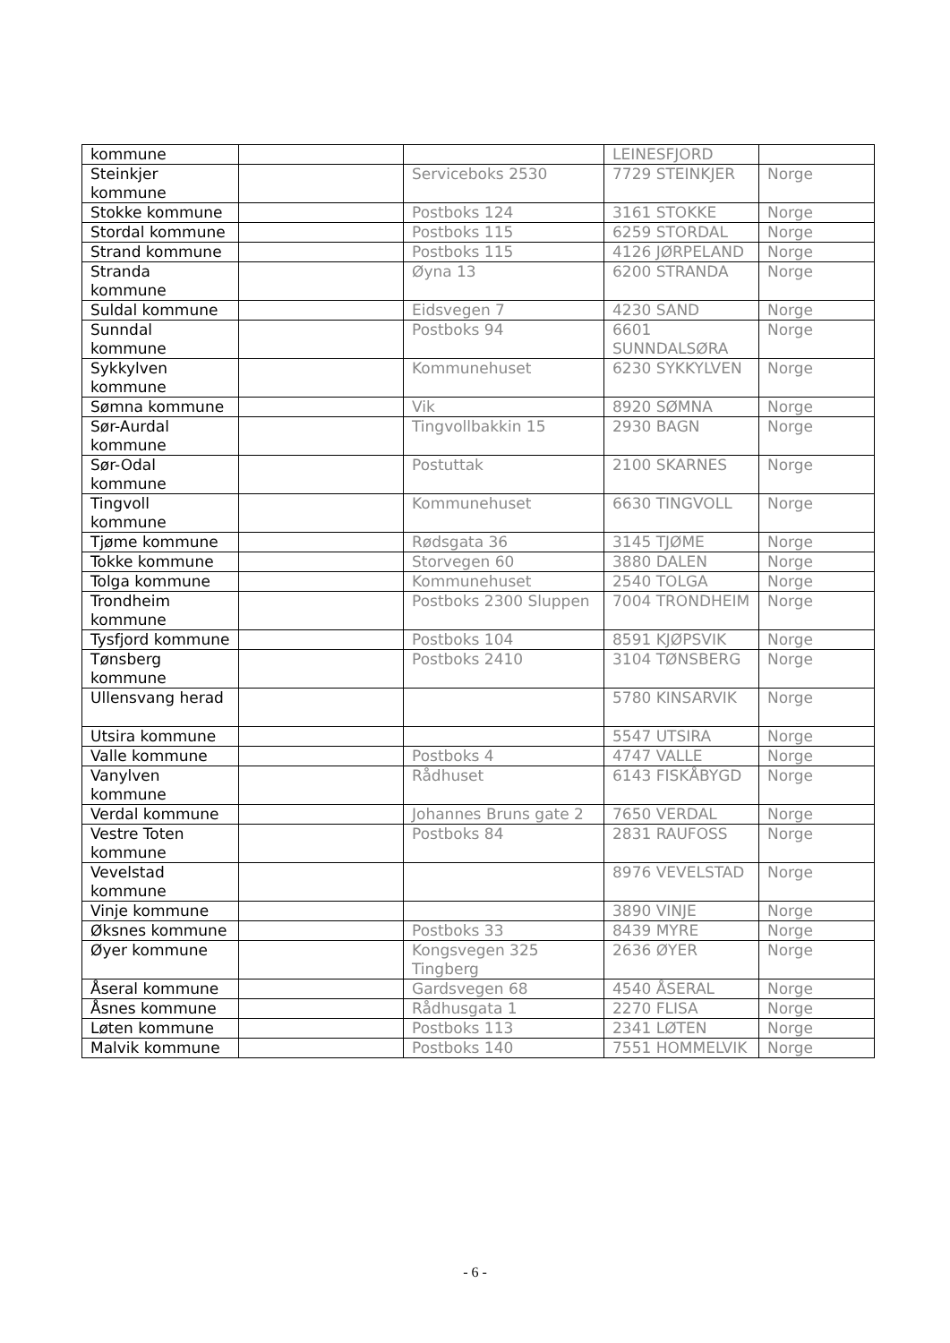| kommune | | | LEINESFJORD | |
| Steinkjer kommune | | Serviceboks 2530 | 7729 STEINKJER | Norge |
| Stokke kommune | | Postboks 124 | 3161 STOKKE | Norge |
| Stordal kommune | | Postboks 115 | 6259 STORDAL | Norge |
| Strand kommune | | Postboks 115 | 4126 JØRPELAND | Norge |
| Stranda kommune | | Øyna 13 | 6200 STRANDA | Norge |
| Suldal kommune | | Eidsvegen 7 | 4230 SAND | Norge |
| Sunndal kommune | | Postboks 94 | 6601 SUNNDALSØRA | Norge |
| Sykkylven kommune | | Kommunehuset | 6230 SYKKYLVEN | Norge |
| Sømna kommune | | Vik | 8920 SØMNA | Norge |
| Sør-Aurdal kommune | | Tingvollbakkin 15 | 2930 BAGN | Norge |
| Sør-Odal kommune | | Postuttak | 2100 SKARNES | Norge |
| Tingvoll kommune | | Kommunehuset | 6630 TINGVOLL | Norge |
| Tjøme kommune | | Rødsgata 36 | 3145 TJØME | Norge |
| Tokke kommune | | Storvegen 60 | 3880 DALEN | Norge |
| Tolga kommune | | Kommunehuset | 2540 TOLGA | Norge |
| Trondheim kommune | | Postboks 2300 Sluppen | 7004 TRONDHEIM | Norge |
| Tysfjord kommune | | Postboks 104 | 8591 KJØPSVIK | Norge |
| Tønsberg kommune | | Postboks 2410 | 3104 TØNSBERG | Norge |
| Ullensvang herad | | | 5780 KINSARVIK | Norge |
| Utsira kommune | | | 5547 UTSIRA | Norge |
| Valle kommune | | Postboks 4 | 4747 VALLE | Norge |
| Vanylven kommune | | Rådhuset | 6143 FISKÅBYGD | Norge |
| Verdal kommune | | Johannes Bruns gate 2 | 7650 VERDAL | Norge |
| Vestre Toten kommune | | Postboks 84 | 2831 RAUFOSS | Norge |
| Vevelstad kommune | | | 8976 VEVELSTAD | Norge |
| Vinje kommune | | | 3890 VINJE | Norge |
| Øksnes kommune | | Postboks 33 | 8439 MYRE | Norge |
| Øyer kommune | | Kongsvegen 325 Tingberg | 2636 ØYER | Norge |
| Åseral kommune | | Gardsvegen 68 | 4540 ÅSERAL | Norge |
| Åsnes kommune | | Rådhusgata 1 | 2270 FLISA | Norge |
| Løten kommune | | Postboks 113 | 2341 LØTEN | Norge |
| Malvik kommune | | Postboks 140 | 7551 HOMMELVIK | Norge |
- 6 -